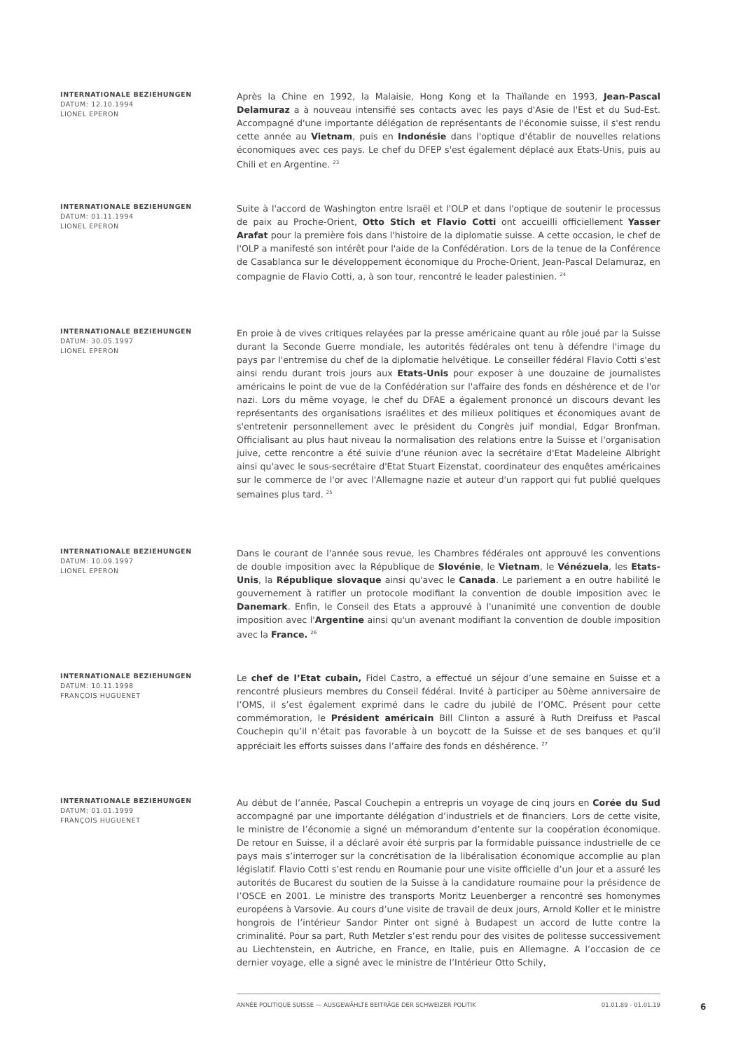INTERNATIONALE BEZIEHUNGEN
DATUM: 12.10.1994
LIONEL EPERON
Après la Chine en 1992, la Malaisie, Hong Kong et la Thaïlande en 1993, Jean-Pascal Delamuraz a à nouveau intensifié ses contacts avec les pays d'Asie de l'Est et du Sud-Est. Accompagné d'une importante délégation de représentants de l'économie suisse, il s'est rendu cette année au Vietnam, puis en Indonésie dans l'optique d'établir de nouvelles relations économiques avec ces pays. Le chef du DFEP s'est également déplacé aux Etats-Unis, puis au Chili et en Argentine. <sup>23</sup>
INTERNATIONALE BEZIEHUNGEN
DATUM: 01.11.1994
LIONEL EPERON
Suite à l'accord de Washington entre Israël et l'OLP et dans l'optique de soutenir le processus de paix au Proche-Orient, Otto Stich et Flavio Cotti ont accueilli officiellement Yasser Arafat pour la première fois dans l'histoire de la diplomatie suisse. A cette occasion, le chef de l'OLP a manifesté son intérêt pour l'aide de la Confédération. Lors de la tenue de la Conférence de Casablanca sur le développement économique du Proche-Orient, Jean-Pascal Delamuraz, en compagnie de Flavio Cotti, a, à son tour, rencontré le leader palestinien. <sup>24</sup>
INTERNATIONALE BEZIEHUNGEN
DATUM: 30.05.1997
LIONEL EPERON
En proie à de vives critiques relayées par la presse américaine quant au rôle joué par la Suisse durant la Seconde Guerre mondiale, les autorités fédérales ont tenu à défendre l'image du pays par l'entremise du chef de la diplomatie helvétique. Le conseiller fédéral Flavio Cotti s'est ainsi rendu durant trois jours aux Etats-Unis pour exposer à une douzaine de journalistes américains le point de vue de la Confédération sur l'affaire des fonds en déshérence et de l'or nazi. Lors du même voyage, le chef du DFAE a également prononcé un discours devant les représentants des organisations israélites et des milieux politiques et économiques avant de s'entretenir personnellement avec le président du Congrès juif mondial, Edgar Bronfman. Officialisant au plus haut niveau la normalisation des relations entre la Suisse et l'organisation juive, cette rencontre a été suivie d'une réunion avec la secrétaire d'Etat Madeleine Albright ainsi qu'avec le sous-secrétaire d'Etat Stuart Eizenstat, coordinateur des enquêtes américaines sur le commerce de l'or avec l'Allemagne nazie et auteur d'un rapport qui fut publié quelques semaines plus tard. <sup>25</sup>
INTERNATIONALE BEZIEHUNGEN
DATUM: 10.09.1997
LIONEL EPERON
Dans le courant de l'année sous revue, les Chambres fédérales ont approuvé les conventions de double imposition avec la République de Slovénie, le Vietnam, le Vénézuela, les Etats-Unis, la République slovaque ainsi qu'avec le Canada. Le parlement a en outre habilité le gouvernement à ratifier un protocole modifiant la convention de double imposition avec le Danemark. Enfin, le Conseil des Etats a approuvé à l'unanimité une convention de double imposition avec l'Argentine ainsi qu'un avenant modifiant la convention de double imposition avec la France. <sup>26</sup>
INTERNATIONALE BEZIEHUNGEN
DATUM: 10.11.1998
FRANÇOIS HUGUENET
Le chef de l’Etat cubain, Fidel Castro, a effectué un séjour d’une semaine en Suisse et a rencontré plusieurs membres du Conseil fédéral. Invité à participer au 50ème anniversaire de l’OMS, il s’est également exprimé dans le cadre du jubilé de l’OMC. Présent pour cette commémoration, le Président américain Bill Clinton a assuré à Ruth Dreifuss et Pascal Couchepin qu’il n’était pas favorable à un boycott de la Suisse et de ses banques et qu’il appréciait les efforts suisses dans l’affaire des fonds en déshérence. <sup>27</sup>
INTERNATIONALE BEZIEHUNGEN
DATUM: 01.01.1999
FRANÇOIS HUGUENET
Au début de l’année, Pascal Couchepin a entrepris un voyage de cinq jours en Corée du Sud accompagné par une importante délégation d’industriels et de financiers. Lors de cette visite, le ministre de l’économie a signé un mémorandum d’entente sur la coopération économique. De retour en Suisse, il a déclaré avoir été surpris par la formidable puissance industrielle de ce pays mais s’interroger sur la concrétisation de la libéralisation économique accomplie au plan législatif. Flavio Cotti s’est rendu en Roumanie pour une visite officielle d’un jour et a assuré les autorités de Bucarest du soutien de la Suisse à la candidature roumaine pour la présidence de l’OSCE en 2001. Le ministre des transports Moritz Leuenberger a rencontré ses homonymes européens à Varsovie. Au cours d’une visite de travail de deux jours, Arnold Koller et le ministre hongrois de l’intérieur Sandor Pinter ont signé à Budapest un accord de lutte contre la criminalité. Pour sa part, Ruth Metzler s’est rendu pour des visites de politesse successivement au Liechtenstein, en Autriche, en France, en Italie, puis en Allemagne. A l’occasion de ce dernier voyage, elle a signé avec le ministre de l’Intérieur Otto Schily,
ANNÉE POLITIQUE SUISSE — AUSGEWÄHLTE BEITRÄGE DER SCHWEIZER POLITIK 01.01.89 - 01.01.19
6